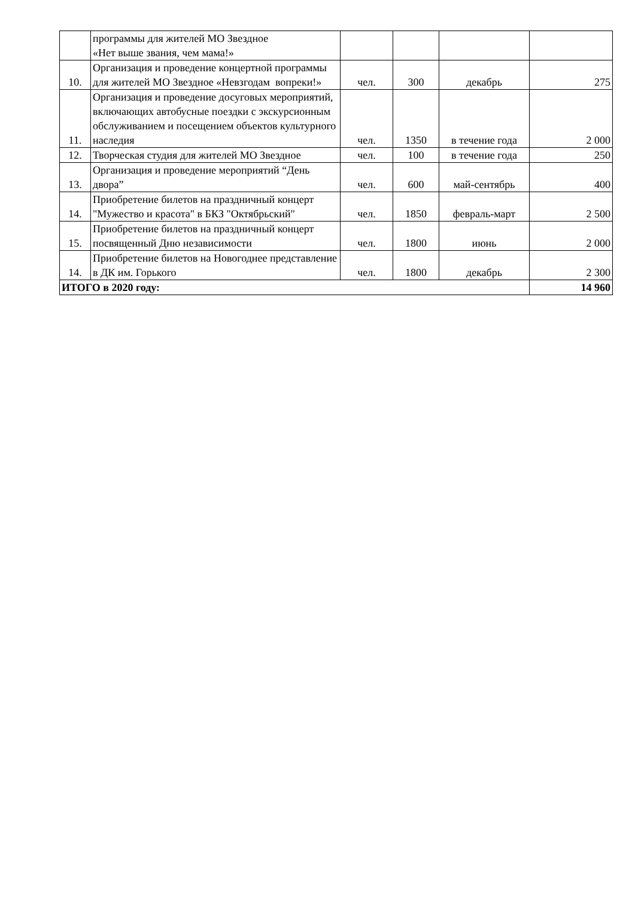| | программы для жителей МО Звездное «Нет выше звания, чем мама!» | | | | |
| 10. | Организация и проведение концертной программы для жителей МО Звездное «Невзгодам вопреки!» | чел. | 300 | декабрь | 275 |
| 11. | Организация и проведение досуговых мероприятий, включающих автобусные поездки с экскурсионным обслуживанием и посещением объектов культурного наследия | чел. | 1350 | в течение года | 2 000 |
| 12. | Творческая студия для жителей МО Звездное | чел. | 100 | в течение года | 250 |
| 13. | Организация и проведение мероприятий “День двора” | чел. | 600 | май-сентябрь | 400 |
| 14. | Приобретение билетов на праздничный концерт "Мужество и красота" в БКЗ "Октябрьский" | чел. | 1850 | февраль-март | 2 500 |
| 15. | Приобретение билетов на праздничный концерт посвященный Дню независимости | чел. | 1800 | июнь | 2 000 |
| 14. | Приобретение билетов на Новогоднее представление в ДК им. Горького | чел. | 1800 | декабрь | 2 300 |
| ИТОГО в 2020 году: | | | | | 14 960 |